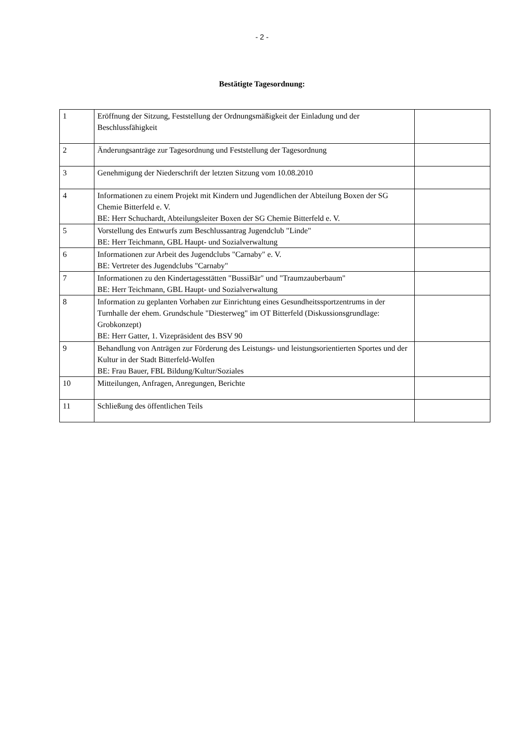- 2 -
Bestätigte Tagesordnung:
| 1 | Eröffnung der Sitzung, Feststellung der Ordnungsmäßigkeit der Einladung und der Beschlussfähigkeit | |
| 2 | Änderungsanträge zur Tagesordnung und Feststellung der Tagesordnung | |
| 3 | Genehmigung der Niederschrift der letzten Sitzung vom 10.08.2010 | |
| 4 | Informationen zu einem Projekt mit Kindern und Jugendlichen der Abteilung Boxen der SG Chemie Bitterfeld e. V. BE: Herr Schuchardt, Abteilungsleiter Boxen der SG Chemie Bitterfeld e. V. | |
| 5 | Vorstellung des Entwurfs zum Beschlussantrag Jugendclub "Linde" BE: Herr Teichmann, GBL Haupt- und Sozialverwaltung | |
| 6 | Informationen zur Arbeit des Jugendclubs "Carnaby" e. V. BE: Vertreter des Jugendclubs "Carnaby" | |
| 7 | Informationen zu den Kindertagesstätten "BussiBär" und "Traumzauberbaum" BE: Herr Teichmann, GBL Haupt- und Sozialverwaltung | |
| 8 | Information zu geplanten Vorhaben zur Einrichtung eines Gesundheitssportzentrums in der Turnhalle der ehem. Grundschule "Diesterweg" im OT Bitterfeld (Diskussionsgrundlage: Grobkonzept) BE: Herr Gatter, 1. Vizepräsident des BSV 90 | |
| 9 | Behandlung von Anträgen zur Förderung des Leistungs- und leistungsorientierten Sportes und der Kultur in der Stadt Bitterfeld-Wolfen BE: Frau Bauer, FBL Bildung/Kultur/Soziales | |
| 10 | Mitteilungen, Anfragen, Anregungen, Berichte | |
| 11 | Schließung des öffentlichen Teils | |